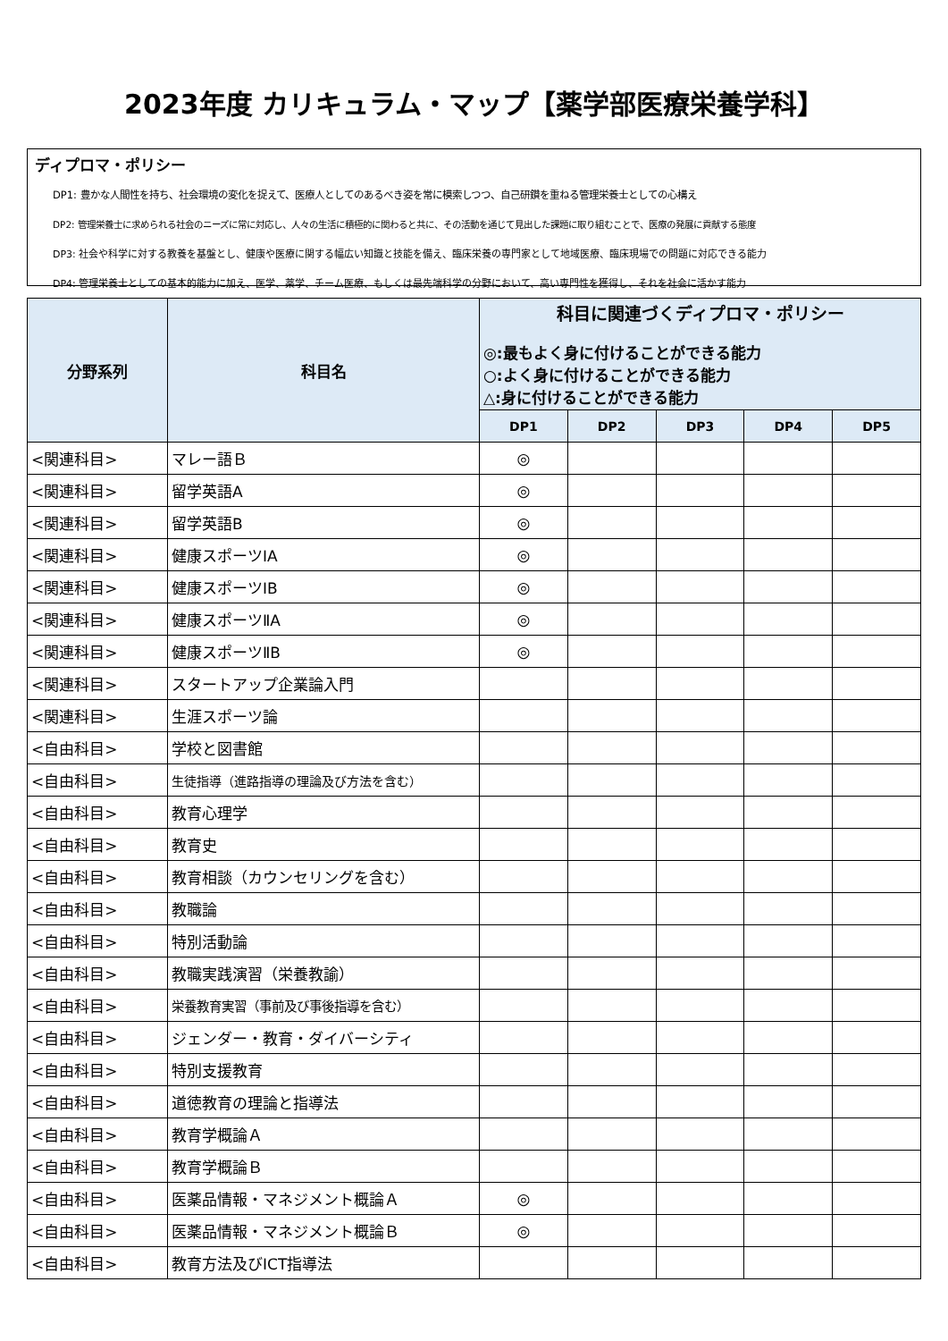2023年度 カリキュラム・マップ【薬学部医療栄養学科】
ディプロマ・ポリシー
DP1: 豊かな人間性を持ち、社会環境の変化を捉えて、医療人としてのあるべき姿を常に模索しつつ、自己研鑽を重ねる管理栄養士としての心構え
DP2: 管理栄養士に求められる社会のニーズに常に対応し、人々の生活に積極的に関わると共に、その活動を通じて見出した課題に取り組むことで、医療の発展に貢献する態度
DP3: 社会や科学に対する教養を基盤とし、健康や医療に関する幅広い知識と技能を備え、臨床栄養の専門家として地域医療、臨床現場での問題に対応できる能力
DP4: 管理栄養士としての基本的能力に加え、医学、薬学、チーム医療、もしくは最先端科学の分野において、高い専門性を獲得し、それを社会に活かす能力
| 分野系列 | 科目名 | 科目に関連づくディプロマ・ポリシー ◎:最もよく身に付けることができる能力 ○:よく身に付けることができる能力 △:身に付けることができる能力 | | | | |
| --- | --- | --- | --- | --- | --- | --- |
| | | DP1 | DP2 | DP3 | DP4 | DP5 |
| <関連科目> | マレー語Ｂ | ◎ | | | | |
| <関連科目> | 留学英語A | ◎ | | | | |
| <関連科目> | 留学英語B | ◎ | | | | |
| <関連科目> | 健康スポーツⅠA | ◎ | | | | |
| <関連科目> | 健康スポーツⅠB | ◎ | | | | |
| <関連科目> | 健康スポーツⅡA | ◎ | | | | |
| <関連科目> | 健康スポーツⅡB | ◎ | | | | |
| <関連科目> | スタートアップ企業論入門 | | | | | |
| <関連科目> | 生涯スポーツ論 | | | | | |
| <自由科目> | 学校と図書館 | | | | | |
| <自由科目> | 生徒指導（進路指導の理論及び方法を含む） | | | | | |
| <自由科目> | 教育心理学 | | | | | |
| <自由科目> | 教育史 | | | | | |
| <自由科目> | 教育相談（カウンセリングを含む） | | | | | |
| <自由科目> | 教職論 | | | | | |
| <自由科目> | 特別活動論 | | | | | |
| <自由科目> | 教職実践演習（栄養教諭） | | | | | |
| <自由科目> | 栄養教育実習（事前及び事後指導を含む） | | | | | |
| <自由科目> | ジェンダー・教育・ダイバーシティ | | | | | |
| <自由科目> | 特別支援教育 | | | | | |
| <自由科目> | 道徳教育の理論と指導法 | | | | | |
| <自由科目> | 教育学概論Ａ | | | | | |
| <自由科目> | 教育学概論Ｂ | | | | | |
| <自由科目> | 医薬品情報・マネジメント概論Ａ | ◎ | | | | |
| <自由科目> | 医薬品情報・マネジメント概論Ｂ | ◎ | | | | |
| <自由科目> | 教育方法及びICT指導法 | | | | | |